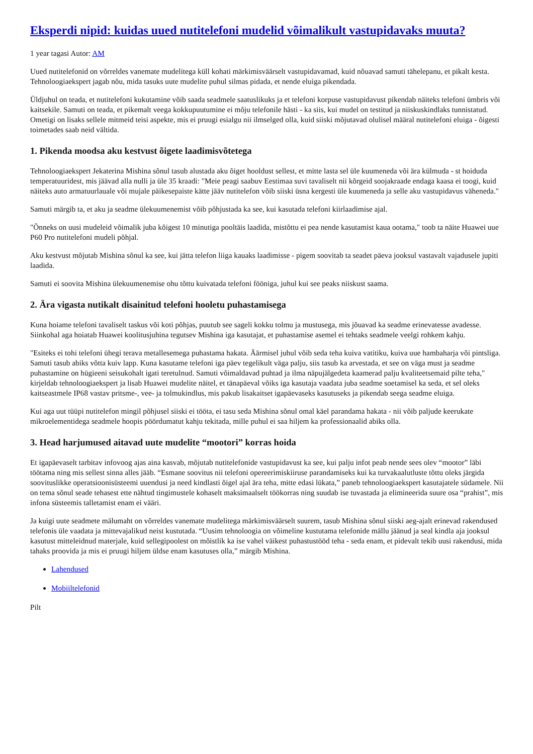Eksperdi nipid: kuidas uued nutitelefoni mudelid võimalikult vastupidavaks muuta?
1 year tagasi Autor: AM
Uued nutitelefonid on võrreldes vanemate mudelitega küll kohati märkimisväärselt vastupidavamad, kuid nõuavad samuti tähelepanu, et pikalt kesta. Tehnoloogiaekspert jagab nõu, mida tasuks uute mudelite puhul silmas pidada, et nende eluiga pikendada.
Üldjuhul on teada, et nutitelefoni kukutamine võib saada seadmele saatuslikuks ja et telefoni korpuse vastupidavust pikendab näiteks telefoni ümbris või kaitsekile. Samuti on teada, et pikemalt veega kokkupuutumine ei mõju telefonile hästi - ka siis, kui mudel on testitud ja niiskuskindlaks tunnistatud. Ometigi on lisaks sellele mitmeid teisi aspekte, mis ei pruugi esialgu nii ilmselged olla, kuid siiski mõjutavad olulisel määral nutitelefoni eluiga - õigesti toimetades saab neid vältida.
1. Pikenda moodsa aku kestvust õigete laadimisvõtetega
Tehnoloogiaekspert Jekaterina Mishina sõnul tasub alustada aku õiget hooldust sellest, et mitte lasta sel üle kuumeneda või ära külmuda - st hoiduda temperatuuridest, mis jäävad alla nulli ja üle 35 kraadi: "Meie peagi saabuv Eestimaa suvi tavaliselt nii kõrgeid soojakraade endaga kaasa ei toogi, kuid näiteks auto armatuurlauale või mujale päikesepaiste kätte jääv nutitelefon võib siiski üsna kergesti üle kuumeneda ja selle aku vastupidavus väheneda."
Samuti märgib ta, et aku ja seadme ülekuumenemist võib põhjustada ka see, kui kasutada telefoni kiirlaadimise ajal.
"Õnneks on uusi mudeleid võimalik juba kõigest 10 minutiga pooltäis laadida, mistõttu ei pea nende kasutamist kaua ootama," toob ta näite Huawei uue P60 Pro nutitelefoni mudeli põhjal.
Aku kestvust mõjutab Mishina sõnul ka see, kui jätta telefon liiga kauaks laadimisse - pigem soovitab ta seadet päeva jooksul vastavalt vajadusele jupiti laadida.
Samuti ei soovita Mishina ülekuumenemise ohu tõttu kuivatada telefoni fööniga, juhul kui see peaks niiskust saama.
2. Ära vigasta nutikalt disainitud telefoni hooletu puhastamisega
Kuna hoiame telefoni tavaliselt taskus või koti põhjas, puutub see sageli kokku tolmu ja mustusega, mis jõuavad ka seadme erinevatesse avadesse. Siinkohal aga hoiatab Huawei koolitusjuhina tegutsev Mishina iga kasutajat, et puhastamise asemel ei tehtaks seadmele veelgi rohkem kahju.
"Esiteks ei tohi telefoni ühegi terava metallesemega puhastama hakata. Äärmisel juhul võib seda teha kuiva vatitiku, kuiva uue hambaharja või pintsliga. Samuti tasub abiks võtta kuiv lapp. Kuna kasutame telefoni iga päev tegelikult väga palju, siis tasub ka arvestada, et see on väga must ja seadme puhastamine on hügieeni seisukohalt igati teretulnud. Samuti võimaldavad puhtad ja ilma näpujälgedeta kaamerad palju kvaliteetsemaid pilte teha," kirjeldab tehnoloogiaekspert ja lisab Huawei mudelite näitel, et tänapäeval võiks iga kasutaja vaadata juba seadme soetamisel ka seda, et sel oleks kaitseastmele IP68 vastav pritsme-, vee- ja tolmukindlus, mis pakub lisakaitset igapäevaseks kasutuseks ja pikendab seega seadme eluiga.
Kui aga uut tüüpi nutitelefon mingil põhjusel siiski ei tööta, ei tasu seda Mishina sõnul omal käel parandama hakata - nii võib paljude keerukate mikroelementidega seadmele hoopis pöördumatut kahju tekitada, mille puhul ei saa hiljem ka professionaalid abiks olla.
3. Head harjumused aitavad uute mudelite “mootori” korras hoida
Et igapäevaselt tarbitav infovoog ajas aina kasvab, mõjutab nutitelefonide vastupidavust ka see, kui palju infot peab nende sees olev “mootor” läbi töötama ning mis sellest sinna alles jääb. “Esmane soovitus nii telefoni opereerimiskiiruse parandamiseks kui ka turvakaalutluste tõttu oleks järgida soovituslikke operatsioonisüsteemi uuendusi ja need kindlasti õigel ajal ära teha, mitte edasi lükata,” paneb tehnoloogiaekspert kasutajatele südamele. Nii on tema sõnul seade tehasest ette nähtud tingimustele kohaselt maksimaalselt töökorras ning suudab ise tuvastada ja elimineerida suure osa “prahist”, mis infona süsteemis talletamist enam ei vääri.
Ja kuigi uute seadmete mälumaht on võrreldes vanemate mudelitega märkimisväärselt suurem, tasub Mishina sõnul siiski aeg-ajalt erinevad rakendused telefonis üle vaadata ja mittevajalikud neist kustutada. “Uusim tehnoloogia on võimeline kustutama telefonide mällu jäänud ja seal kindla aja jooksul kasutust mitteleidnud materjale, kuid sellegipoolest on mõistlik ka ise vahel väikest puhastustööd teha - seda enam, et pidevalt tekib uusi rakendusi, mida tahaks proovida ja mis ei pruugi hiljem üldse enam kasutuses olla,” märgib Mishina.
Lahendused
Mobiiltelefonid
Pilt